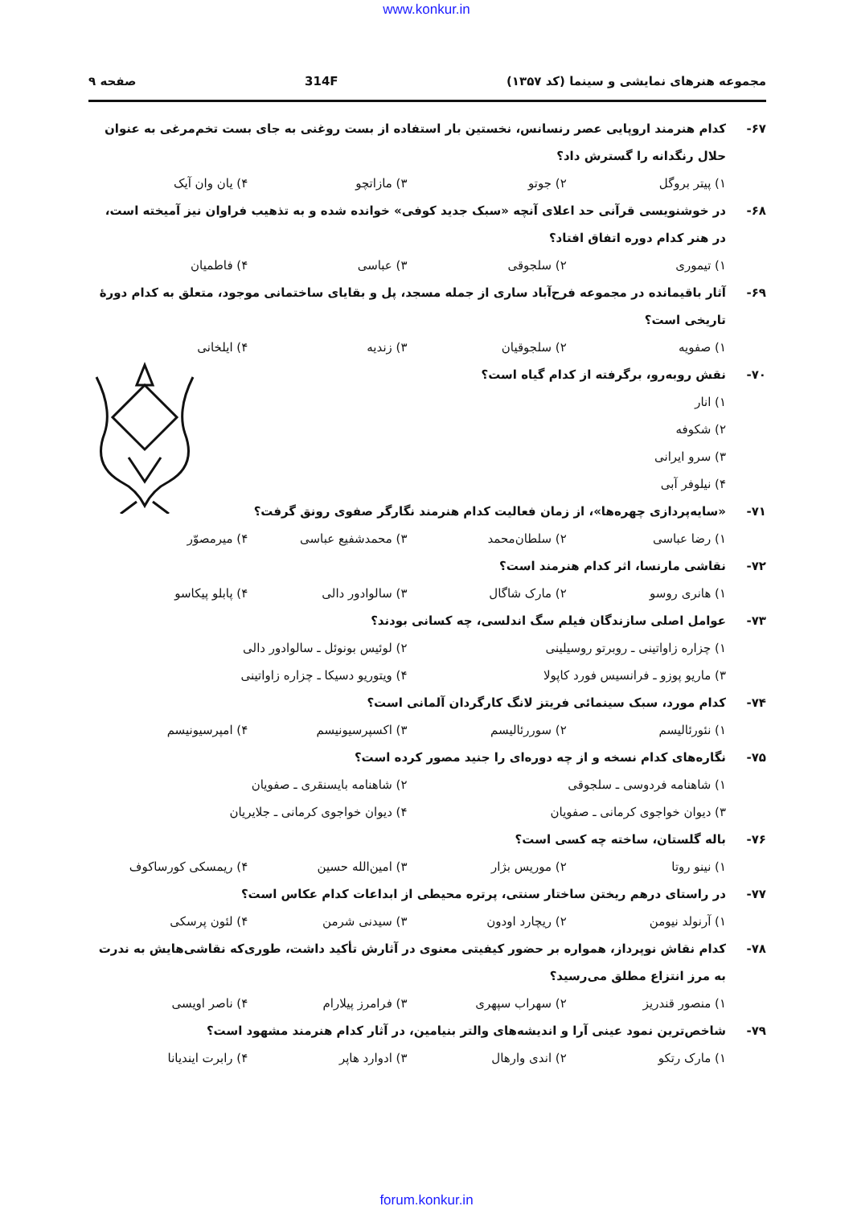www.konkur.in
مجموعه هنرهای نمایشی و سینما (کد ۱۳۵۷) 314F صفحه ۹
۶۷- کدام هنرمند اروپایی عصر رنسانس، نخستین بار استفاده از بست روغنی به جای بست تخم‌مرغی به عنوان حلال رنگدانه را گسترش داد؟
۱) پیتر بروگل ۲) جوتو ۳) مازاتچو ۴) یان وان آیک
۶۸- در خوشنویسی قرآنی حد اعلای آنچه «سبک جدید کوفی» خوانده شده و به تذهیب فراوان نیز آمیخته است، در هنر کدام دوره اتفاق افتاد؟
۱) تیموری ۲) سلجوقی ۳) عباسی ۴) فاطمیان
۶۹- آثار باقیمانده در مجموعه فرح‌آباد ساری از جمله مسجد، پل و بقایای ساختمانی موجود، متعلق به کدام دورهٔ تاریخی است؟
۱) صفویه ۲) سلجوقیان ۳) زندیه ۴) ایلخانی
۷۰- نقش روبه‌رو، برگرفته از کدام گیاه است؟
۱) انار
۲) شکوفه
۳) سرو ایرانی
۴) نیلوفر آبی
۷۱- «سایه‌پردازی چهره‌ها»، از زمان فعالیت کدام هنرمند نگارگر صفوی رونق گرفت؟
۱) رضا عباسی ۲) سلطان‌محمد ۳) محمدشفیع عباسی ۴) میرمصوّر
۷۲- نقاشی مارنسا، اثر کدام هنرمند است؟
۱) هانری روسو ۲) مارک شاگال ۳) سالوادور دالی ۴) پابلو پیکاسو
۷۳- عوامل اصلی سازندگان فیلم سگ اندلسی، چه کسانی بودند؟
۱) چزاره زاواتینی ـ روبرتو روسیلینی ۲) لوئیس بونوئل ـ سالوادور دالی
۳) ماریو پوزو ـ فرانسیس فورد کاپولا ۴) ویتوریو دسیکا ـ چزاره زاواتینی
۷۴- کدام مورد، سبک سینمائی فریتز لانگ کارگردان آلمانی است؟
۱) نئورئالیسم ۲) سوررئالیسم ۳) اکسپرسیونیسم ۴) امپرسیونیسم
۷۵- نگاره‌های کدام نسخه و از چه دوره‌ای را جنید مصور کرده است؟
۱) شاهنامه فردوسی ـ سلجوقی ۲) شاهنامه بایسنقری ـ صفویان
۳) دیوان خواجوی کرمانی ـ صفویان ۴) دیوان خواجوی کرمانی ـ جلایریان
۷۶- باله گلستان، ساخته چه کسی است؟
۱) نینو روتا ۲) موریس بژار ۳) امین‌الله حسین ۴) ریمسکی کورساکوف
۷۷- در راستای درهم ریختن ساختار سنتی، پرتره محیطی از ابداعات کدام عکاس است؟
۱) آرنولد نیومن ۲) ریچارد اودون ۳) سیدنی شرمن ۴) لئون پرسکی
۷۸- کدام نقاش نوپرداز، همواره بر حضور کیفیتی معنوی در آثارش تأکید داشت، طوری‌که نقاشی‌هایش به ندرت به مرز انتزاع مطلق می‌رسید؟
۱) منصور قندریز ۲) سهراب سپهری ۳) فرامرز پیلارام ۴) ناصر اویسی
۷۹- شاخص‌ترین نمود عینی آرا و اندیشه‌های والتر بنیامین، در آثار کدام هنرمند مشهود است؟
۱) مارک رتکو ۲) اندی وارهال ۳) ادوارد هاپر ۴) رابرت ایندیانا
forum.konkur.in